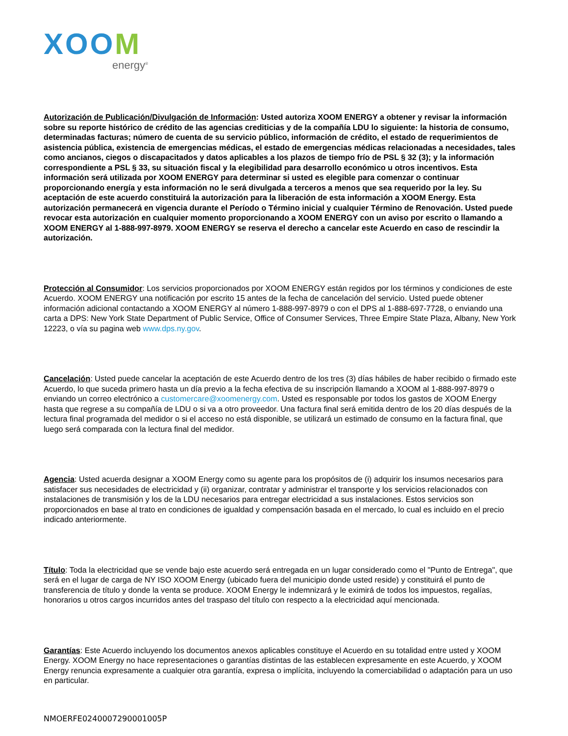XOOM
energy<sup>®</sup>
Autorización de Publicación/Divulgación de Información: Usted autoriza XOOM ENERGY a obtener y revisar la información sobre su reporte histórico de crédito de las agencias crediticias y de la compañía LDU lo siguiente: la historia de consumo, determinadas facturas; número de cuenta de su servicio público, información de crédito, el estado de requerimientos de asistencia pública, existencia de emergencias médicas, el estado de emergencias médicas relacionadas a necesidades, tales como ancianos, ciegos o discapacitados y datos aplicables a los plazos de tiempo frío de PSL § 32 (3); y la información correspondiente a PSL § 33, su situación fiscal y la elegibilidad para desarrollo económico u otros incentivos. Esta información será utilizada por XOOM ENERGY para determinar si usted es elegible para comenzar o continuar proporcionando energía y esta información no le será divulgada a terceros a menos que sea requerido por la ley. Su aceptación de este acuerdo constituirá la autorización para la liberación de esta información a XOOM Energy. Esta autorización permanecerá en vigencia durante el Período o Término inicial y cualquier Término de Renovación. Usted puede revocar esta autorización en cualquier momento proporcionando a XOOM ENERGY con un aviso por escrito o llamando a XOOM ENERGY al 1-888-997-8979. XOOM ENERGY se reserva el derecho a cancelar este Acuerdo en caso de rescindir la autorización.
Protección al Consumidor: Los servicios proporcionados por XOOM ENERGY están regidos por los términos y condiciones de este Acuerdo. XOOM ENERGY una notificación por escrito 15 antes de la fecha de cancelación del servicio. Usted puede obtener información adicional contactando a XOOM ENERGY al número 1-888-997-8979 o con el DPS al 1-888-697-7728, o enviando una carta a DPS: New York State Department of Public Service, Office of Consumer Services, Three Empire State Plaza, Albany, New York 12223, o vía su pagina web www.dps.ny.gov.
Cancelación: Usted puede cancelar la aceptación de este Acuerdo dentro de los tres (3) días hábiles de haber recibido o firmado este Acuerdo, lo que suceda primero hasta un día previo a la fecha efectiva de su inscripción llamando a XOOM al 1-888-997-8979 o enviando un correo electrónico a customercare@xoomenergy.com. Usted es responsable por todos los gastos de XOOM Energy hasta que regrese a su compañía de LDU o si va a otro proveedor. Una factura final será emitida dentro de los 20 días después de la lectura final programada del medidor o si el acceso no está disponible, se utilizará un estimado de consumo en la factura final, que luego será comparada con la lectura final del medidor.
Agencia: Usted acuerda designar a XOOM Energy como su agente para los propósitos de (i) adquirir los insumos necesarios para satisfacer sus necesidades de electricidad y (ii) organizar, contratar y administrar el transporte y los servicios relacionados con instalaciones de transmisión y los de la LDU necesarios para entregar electricidad a sus instalaciones. Estos servicios son proporcionados en base al trato en condiciones de igualdad y compensación basada en el mercado, lo cual es incluido en el precio indicado anteriormente.
Título: Toda la electricidad que se vende bajo este acuerdo será entregada en un lugar considerado como el "Punto de Entrega", que será en el lugar de carga de NY ISO XOOM Energy (ubicado fuera del municipio donde usted reside) y constituirá el punto de transferencia de título y donde la venta se produce. XOOM Energy le indemnizará y le eximirá de todos los impuestos, regalías, honorarios u otros cargos incurridos antes del traspaso del título con respecto a la electricidad aquí mencionada.
Garantías: Este Acuerdo incluyendo los documentos anexos aplicables constituye el Acuerdo en su totalidad entre usted y XOOM Energy. XOOM Energy no hace representaciones o garantías distintas de las establecen expresamente en este Acuerdo, y XOOM Energy renuncia expresamente a cualquier otra garantía, expresa o implícita, incluyendo la comerciabilidad o adaptación para un uso en particular.
NMOERFE0240007290001005P